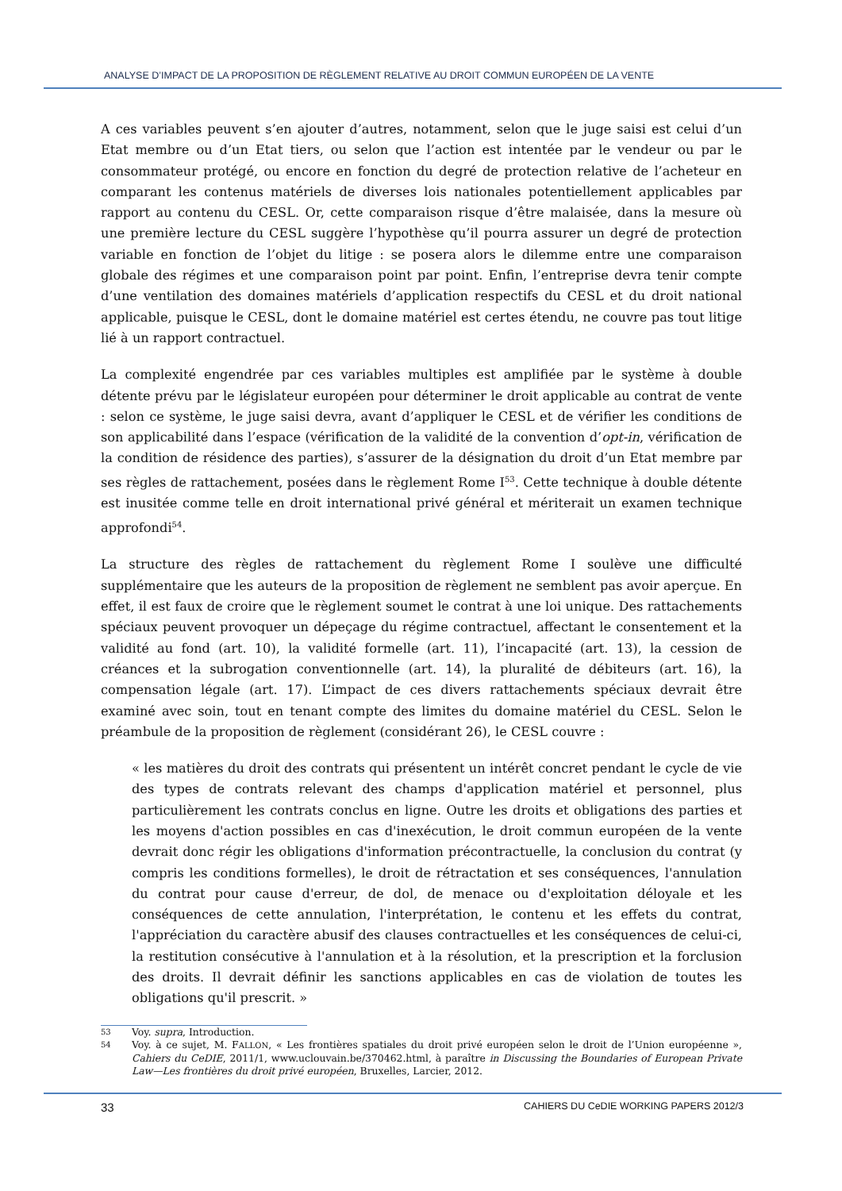ANALYSE D’IMPACT DE LA PROPOSITION DE RÈGLEMENT RELATIVE AU DROIT COMMUN EUROPÉEN DE LA VENTE
A ces variables peuvent s’en ajouter d’autres, notamment, selon que le juge saisi est celui d’un Etat membre ou d’un Etat tiers, ou selon que l’action est intentée par le vendeur ou par le consommateur protégé, ou encore en fonction du degré de protection relative de l’acheteur en comparant les contenus matériels de diverses lois nationales potentiellement applicables par rapport au contenu du CESL. Or, cette comparaison risque d’être malaisée, dans la mesure où une première lecture du CESL suggère l’hypothèse qu’il pourra assurer un degré de protection variable en fonction de l’objet du litige : se posera alors le dilemme entre une comparaison globale des régimes et une comparaison point par point. Enfin, l’entreprise devra tenir compte d’une ventilation des domaines matériels d’application respectifs du CESL et du droit national applicable, puisque le CESL, dont le domaine matériel est certes étendu, ne couvre pas tout litige lié à un rapport contractuel.
La complexité engendrée par ces variables multiples est amplifiée par le système à double détente prévu par le législateur européen pour déterminer le droit applicable au contrat de vente : selon ce système, le juge saisi devra, avant d’appliquer le CESL et de vérifier les conditions de son applicabilité dans l’espace (vérification de la validité de la convention d’opt-in, vérification de la condition de résidence des parties), s’assurer de la désignation du droit d’un Etat membre par ses règles de rattachement, posées dans le règlement Rome I<sup>53</sup>. Cette technique à double détente est inusitée comme telle en droit international privé général et mériterait un examen technique approfondi<sup>54</sup>.
La structure des règles de rattachement du règlement Rome I soulève une difficulté supplémentaire que les auteurs de la proposition de règlement ne semblent pas avoir aperçue. En effet, il est faux de croire que le règlement soumet le contrat à une loi unique. Des rattachements spéciaux peuvent provoquer un dépeçage du régime contractuel, affectant le consentement et la validité au fond (art. 10), la validité formelle (art. 11), l’incapacité (art. 13), la cession de créances et la subrogation conventionnelle (art. 14), la pluralité de débiteurs (art. 16), la compensation légale (art. 17). L’impact de ces divers rattachements spéciaux devrait être examiné avec soin, tout en tenant compte des limites du domaine matériel du CESL. Selon le préambule de la proposition de règlement (considérant 26), le CESL couvre :
« les matières du droit des contrats qui présentent un intérêt concret pendant le cycle de vie des types de contrats relevant des champs d'application matériel et personnel, plus particulièrement les contrats conclus en ligne. Outre les droits et obligations des parties et les moyens d'action possibles en cas d'inexécution, le droit commun européen de la vente devrait donc régir les obligations d'information précontractuelle, la conclusion du contrat (y compris les conditions formelles), le droit de rétractation et ses conséquences, l'annulation du contrat pour cause d'erreur, de dol, de menace ou d'exploitation déloyale et les conséquences de cette annulation, l'interprétation, le contenu et les effets du contrat, l'appréciation du caractère abusif des clauses contractuelles et les conséquences de celui-ci, la restitution consécutive à l'annulation et à la résolution, et la prescription et la forclusion des droits. Il devrait définir les sanctions applicables en cas de violation de toutes les obligations qu'il prescrit. »
53 Voy. supra, Introduction.
54 Voy. à ce sujet, M. FALLON, « Les frontières spatiales du droit privé européen selon le droit de l’Union européenne », Cahiers du CeDIE, 2011/1, www.uclouvain.be/370462.html, à paraître in Discussing the Boundaries of European Private Law—Les frontières du droit privé européen, Bruxelles, Larcier, 2012.
33 CAHIERS DU CeDIE WORKING PAPERS 2012/3